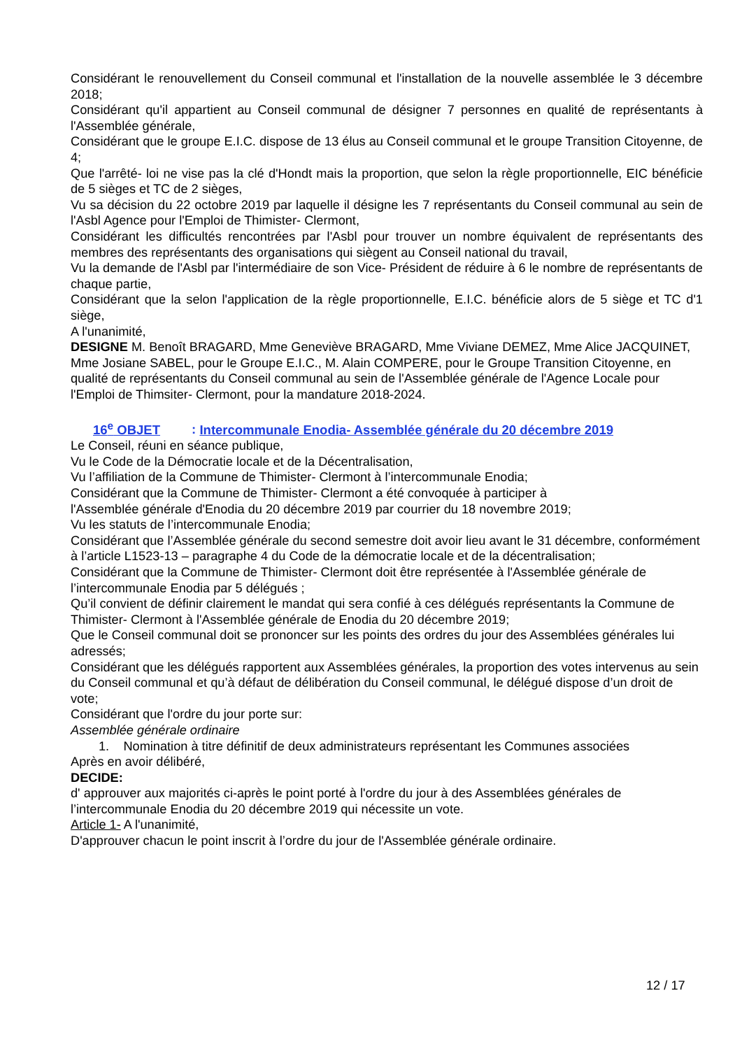Considérant le renouvellement du Conseil communal et l'installation de la nouvelle assemblée le 3 décembre 2018;
Considérant qu'il appartient au Conseil communal de désigner 7 personnes en qualité de représentants à l'Assemblée générale,
Considérant que le groupe E.I.C. dispose de 13 élus au Conseil communal et le groupe Transition Citoyenne, de 4;
Que l'arrêté- loi ne vise pas la clé d'Hondt mais la proportion, que selon la règle proportionnelle, EIC bénéficie de 5 sièges et TC de 2 sièges,
Vu sa décision du 22 octobre 2019 par laquelle il désigne les 7 représentants du Conseil communal au sein de l'Asbl Agence pour l'Emploi de Thimister- Clermont,
Considérant les difficultés rencontrées par l'Asbl pour trouver un nombre équivalent de représentants des membres des représentants des organisations qui siègent au Conseil national du travail,
Vu la demande de l'Asbl par l'intermédiaire de son Vice- Président de réduire à 6 le nombre de représentants de chaque partie,
Considérant que la selon l'application de la règle proportionnelle, E.I.C. bénéficie alors de 5 siège et TC d'1 siège,
A l'unanimité,
DESIGNE M. Benoît BRAGARD, Mme Geneviève BRAGARD, Mme Viviane DEMEZ, Mme Alice JACQUINET, Mme Josiane SABEL, pour le Groupe E.I.C., M. Alain COMPERE, pour le Groupe Transition Citoyenne, en qualité de représentants du Conseil communal au sein de l'Assemblée générale de l'Agence Locale pour l'Emploi de Thimsiter- Clermont, pour la mandature 2018-2024.
16<sup>e</sup> OBJET : Intercommunale Enodia- Assemblée générale du 20 décembre 2019
Le Conseil, réuni en séance publique,
Vu le Code de la Démocratie locale et de la Décentralisation,
Vu l’affiliation de la Commune de Thimister- Clermont à l’intercommunale Enodia;
Considérant que la Commune de Thimister- Clermont a été convoquée à participer à
l'Assemblée générale d'Enodia du 20 décembre 2019 par courrier du 18 novembre 2019;
Vu les statuts de l’intercommunale Enodia;
Considérant que l’Assemblée générale du second semestre doit avoir lieu avant le 31 décembre, conformément à l’article L1523-13 – paragraphe 4 du Code de la démocratie locale et de la décentralisation;
Considérant que la Commune de Thimister- Clermont doit être représentée à l'Assemblée générale de l’intercommunale Enodia par 5 délégués ;
Qu’il convient de définir clairement le mandat qui sera confié à ces délégués représentants la Commune de Thimister- Clermont à l'Assemblée générale de Enodia du 20 décembre 2019;
Que le Conseil communal doit se prononcer sur les points des ordres du jour des Assemblées générales lui adressés;
Considérant que les délégués rapportent aux Assemblées générales, la proportion des votes intervenus au sein du Conseil communal et qu’à défaut de délibération du Conseil communal, le délégué dispose d’un droit de vote;
Considérant que l'ordre du jour porte sur:
Assemblée générale ordinaire
1. Nomination à titre définitif de deux administrateurs représentant les Communes associées
Après en avoir délibéré,
DECIDE:
d' approuver aux majorités ci-après le point porté à l'ordre du jour à des Assemblées générales de l’intercommunale Enodia du 20 décembre 2019 qui nécessite un vote.
Article 1- A l'unanimité,
D'approuver chacun le point inscrit à l’ordre du jour de l'Assemblée générale ordinaire.
12 / 17